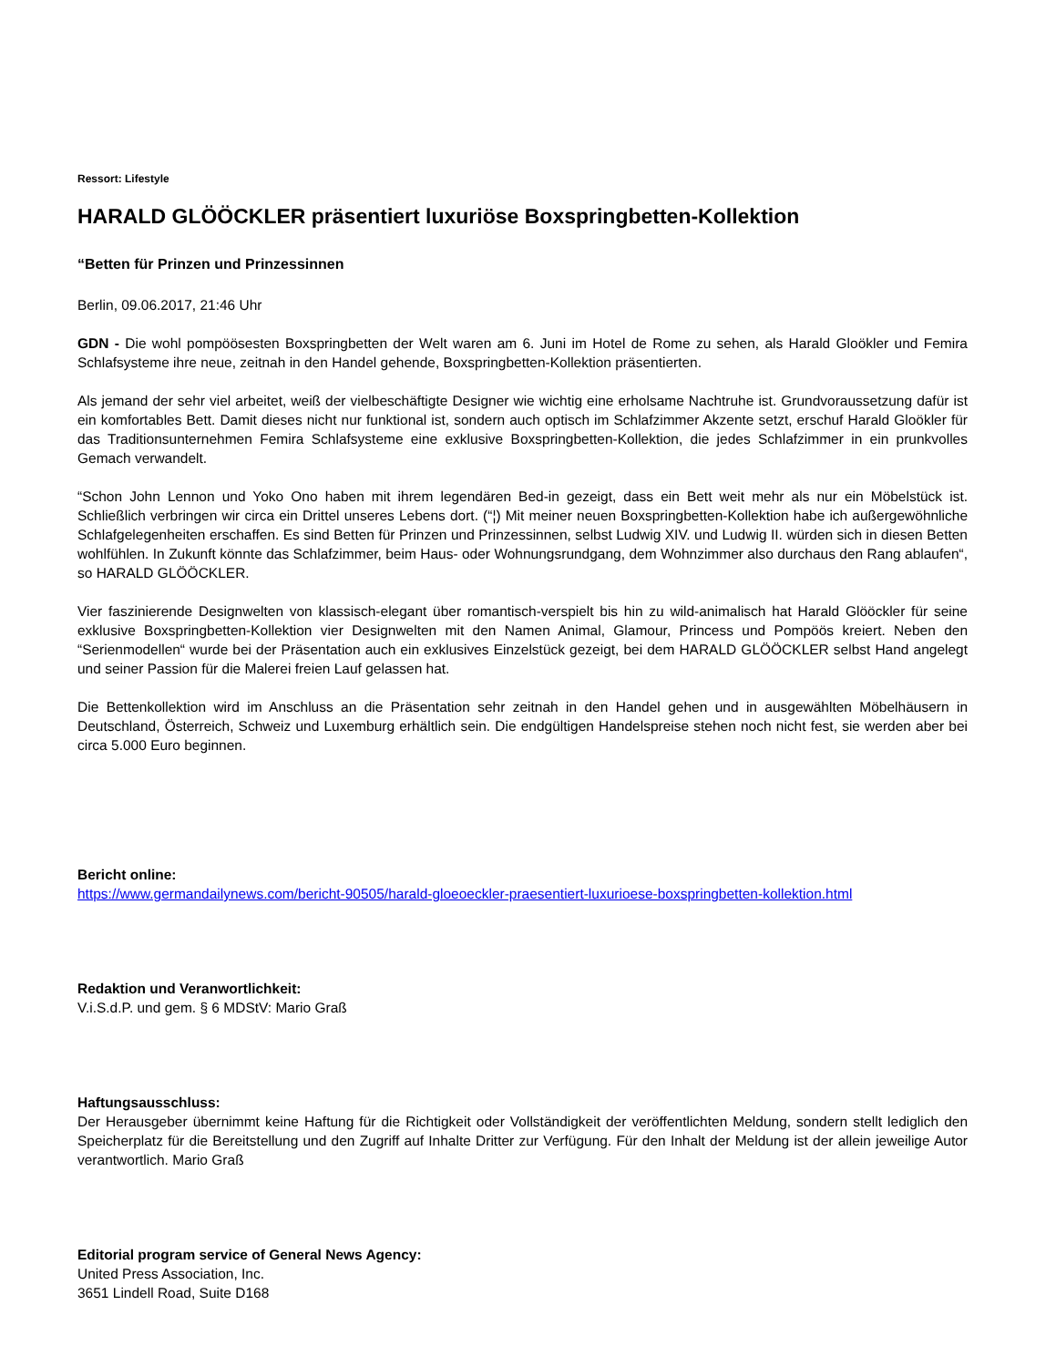Ressort: Lifestyle
HARALD GLÖÖCKLER präsentiert luxuriöse Boxspringbetten-Kollektion
“Betten für Prinzen und Prinzessinnen
Berlin, 09.06.2017, 21:46 Uhr
GDN - Die wohl pompöösesten Boxspringbetten der Welt waren am 6. Juni im Hotel de Rome zu sehen, als Harald Gloökler und Femira Schlafsysteme ihre neue, zeitnah in den Handel gehende, Boxspringbetten-Kollektion präsentierten.
Als jemand der sehr viel arbeitet, weiß der vielbeschäftigte Designer wie wichtig eine erholsame Nachtruhe ist. Grundvoraussetzung dafür ist ein komfortables Bett. Damit dieses nicht nur funktional ist, sondern auch optisch im Schlafzimmer Akzente setzt, erschuf Harald Gloökler für das Traditionsunternehmen Femira Schlafsysteme eine exklusive Boxspringbetten-Kollektion, die jedes Schlafzimmer in ein prunkvolles Gemach verwandelt.
“Schon John Lennon und Yoko Ono haben mit ihrem legendären Bed-in gezeigt, dass ein Bett weit mehr als nur ein Möbelstück ist. Schließlich verbringen wir circa ein Drittel unseres Lebens dort. (“¦) Mit meiner neuen Boxspringbetten-Kollektion habe ich außergewöhnliche Schlafgelegenheiten erschaffen. Es sind Betten für Prinzen und Prinzessinnen, selbst Ludwig XIV. und Ludwig II. würden sich in diesen Betten wohlfühlen. In Zukunft könnte das Schlafzimmer, beim Haus- oder Wohnungsrundgang, dem Wohnzimmer also durchaus den Rang ablaufen“, so HARALD GLÖÖCKLER.
Vier faszinierende Designwelten von klassisch-elegant über romantisch-verspielt bis hin zu wild-animalisch hat Harald Glööckler für seine exklusive Boxspringbetten-Kollektion vier Designwelten mit den Namen Animal, Glamour, Princess und Pompöös kreiert. Neben den “Serienmodellen“ wurde bei der Präsentation auch ein exklusives Einzelstück gezeigt, bei dem HARALD GLÖÖCKLER selbst Hand angelegt und seiner Passion für die Malerei freien Lauf gelassen hat.
Die Bettenkollektion wird im Anschluss an die Präsentation sehr zeitnah in den Handel gehen und in ausgewählten Möbelhäusern in Deutschland, Österreich, Schweiz und Luxemburg erhältlich sein. Die endgültigen Handelspreise stehen noch nicht fest, sie werden aber bei circa 5.000 Euro beginnen.
Bericht online:
https://www.germandailynews.com/bericht-90505/harald-gloeoeckler-praesentiert-luxurioese-boxspringbetten-kollektion.html
Redaktion und Veranwortlichkeit:
V.i.S.d.P. und gem. § 6 MDStV: Mario Graß
Haftungsausschluss:
Der Herausgeber übernimmt keine Haftung für die Richtigkeit oder Vollständigkeit der veröffentlichten Meldung, sondern stellt lediglich den Speicherplatz für die Bereitstellung und den Zugriff auf Inhalte Dritter zur Verfügung. Für den Inhalt der Meldung ist der allein jeweilige Autor verantwortlich. Mario Graß
Editorial program service of General News Agency:
United Press Association, Inc.
3651 Lindell Road, Suite D168